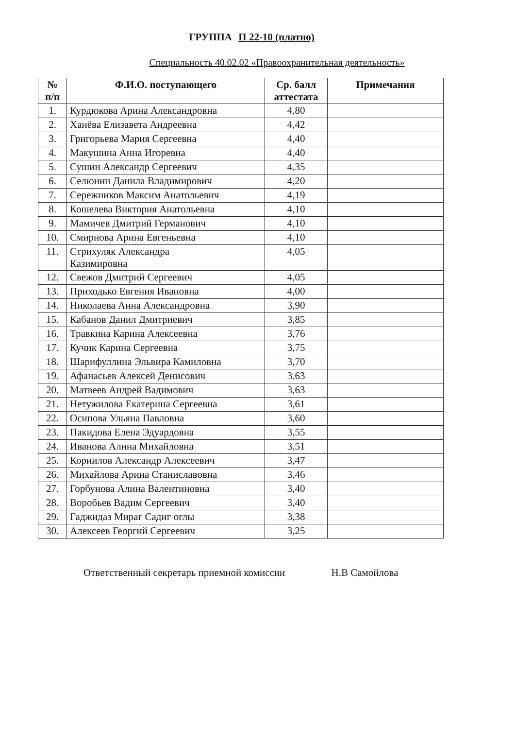ГРУППА П 22-10 (платно)
Специальность 40.02.02 «Правоохранительная деятельность»
| № п/п | Ф.И.О. поступающего | Ср. балл аттестата | Примечания |
| --- | --- | --- | --- |
| 1. | Курдюкова Арина Александровна | 4,80 | |
| 2. | Ханёва Елизавета Андреевна | 4,42 | |
| 3. | Григорьева Мария Сергеевна | 4,40 | |
| 4. | Макушина Анна Игоревна | 4,40 | |
| 5. | Сушин Александр Сергеевич | 4,35 | |
| 6. | Селюнин Данила Владимирович | 4,20 | |
| 7. | Сережников Максим Анатольевич | 4,19 | |
| 8. | Кошелева Виктория Анатольевна | 4,10 | |
| 9. | Мамичев Дмитрий Германович | 4,10 | |
| 10. | Смирнова Арина Евгеньевна | 4,10 | |
| 11. | Стрихуляк Александра Казимировна | 4,05 | |
| 12. | Свежов Дмитрий Сергеевич | 4,05 | |
| 13. | Приходько Евгения Ивановна | 4,00 | |
| 14. | Николаева Анна Александровна | 3,90 | |
| 15. | Кабанов Данил Дмитриевич | 3,85 | |
| 16. | Травкина Карина Алексеевна | 3,76 | |
| 17. | Кучик Карина Сергеевна | 3,75 | |
| 18. | Шарифуллина Эльвира Камиловна | 3,70 | |
| 19. | Афанасьев Алексей Денисович | 3.63 | |
| 20. | Матвеев Андрей Вадимович | 3,63 | |
| 21. | Нетужилова Екатерина Сергеевна | 3,61 | |
| 22. | Осипова Ульяна Павловна | 3,60 | |
| 23. | Пакидова Елена Эдуардовна | 3,55 | |
| 24. | Иванова Алина Михайловна | 3,51 | |
| 25. | Корнилов Александр Алексеевич | 3,47 | |
| 26. | Михайлова Арина Станиславовна | 3,46 | |
| 27. | Горбунова Алина Валентиновна | 3,40 | |
| 28. | Воробьев Вадим Сергеевич | 3,40 | |
| 29. | Гаджидаз Мираг Садиг оглы | 3,38 | |
| 30. | Алексеев Георгий Сергеевич | 3,25 | |
Ответственный секретарь приемной комиссии Н.В Самойлова